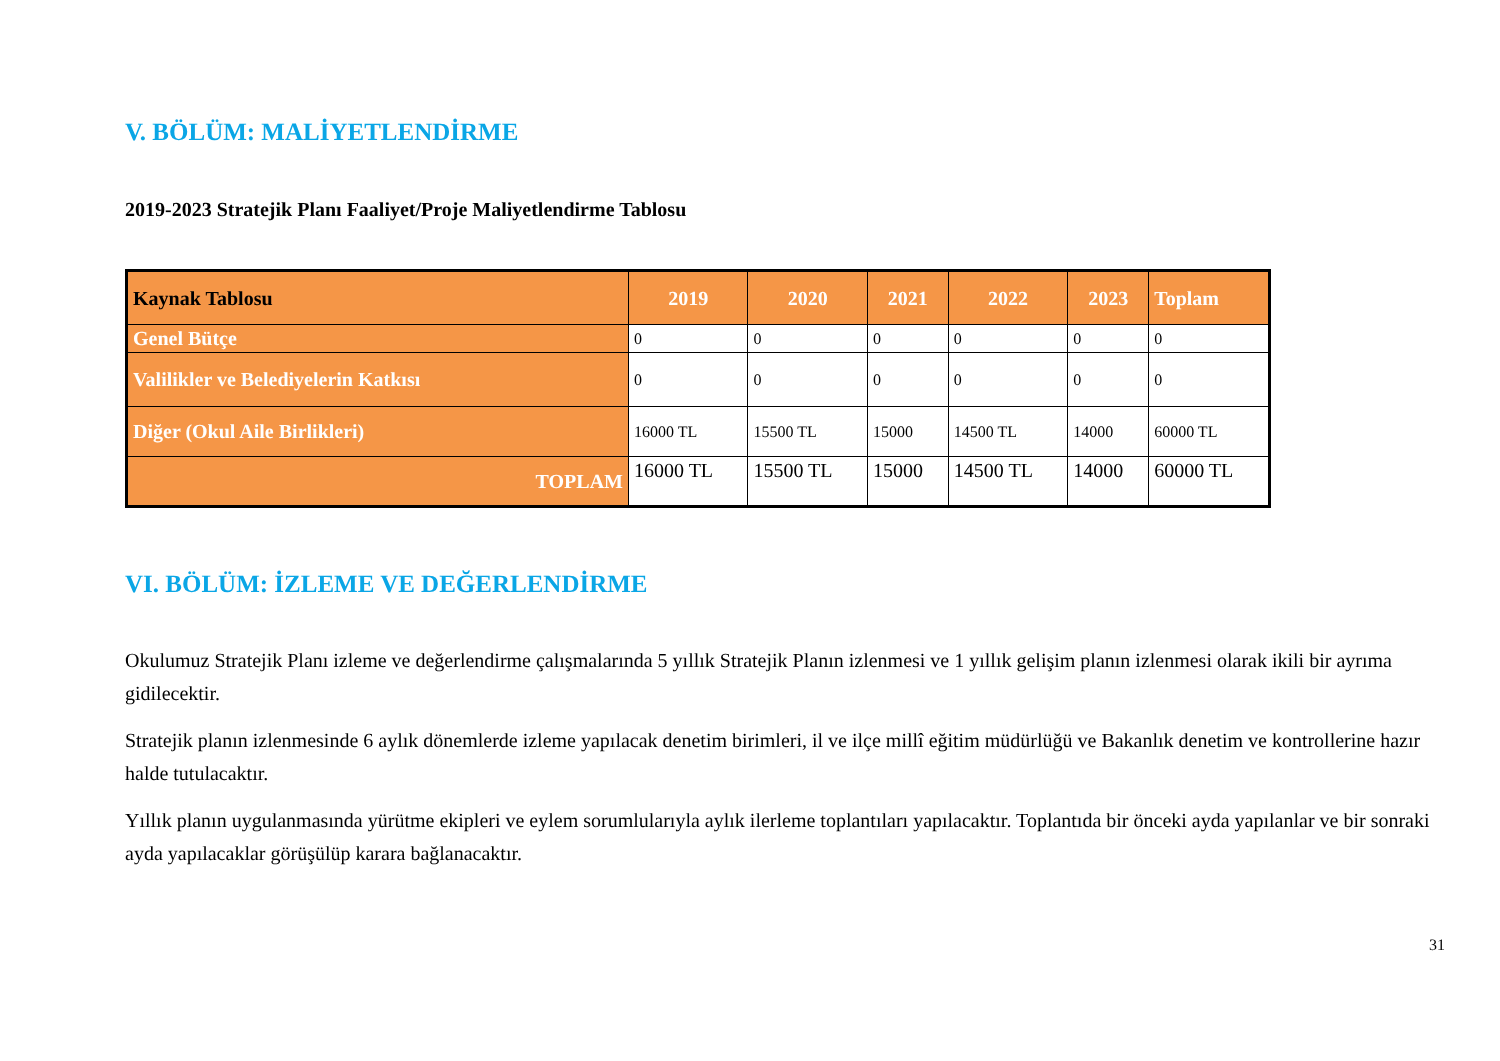V. BÖLÜM: MALİYETLENDİRME
2019-2023 Stratejik Planı Faaliyet/Proje Maliyetlendirme Tablosu
| Kaynak Tablosu | 2019 | 2020 | 2021 | 2022 | 2023 | Toplam |
| --- | --- | --- | --- | --- | --- | --- |
| Genel Bütçe | 0 | 0 | 0 | 0 | 0 | 0 |
| Valilikler ve Belediyelerin Katkısı | 0 | 0 | 0 | 0 | 0 | 0 |
| Diğer (Okul Aile Birlikleri) | 16000 TL | 15500 TL | 15000 | 14500 TL | 14000 | 60000 TL |
| TOPLAM | 16000 TL | 15500 TL | 15000 | 14500 TL | 14000 | 60000 TL |
VI. BÖLÜM: İZLEME VE DEĞERLENDİRME
Okulumuz Stratejik Planı izleme ve değerlendirme çalışmalarında 5 yıllık Stratejik Planın izlenmesi ve 1 yıllık gelişim planın izlenmesi olarak ikili bir ayrıma gidilecektir.
Stratejik planın izlenmesinde 6 aylık dönemlerde izleme yapılacak denetim birimleri, il ve ilçe millî eğitim müdürlüğü ve Bakanlık denetim ve kontrollerine hazır halde tutulacaktır.
Yıllık planın uygulanmasında yürütme ekipleri ve eylem sorumlularıyla aylık ilerleme toplantıları yapılacaktır. Toplantıda bir önceki ayda yapılanlar ve bir sonraki ayda yapılacaklar görüşülüp karara bağlanacaktır.
31